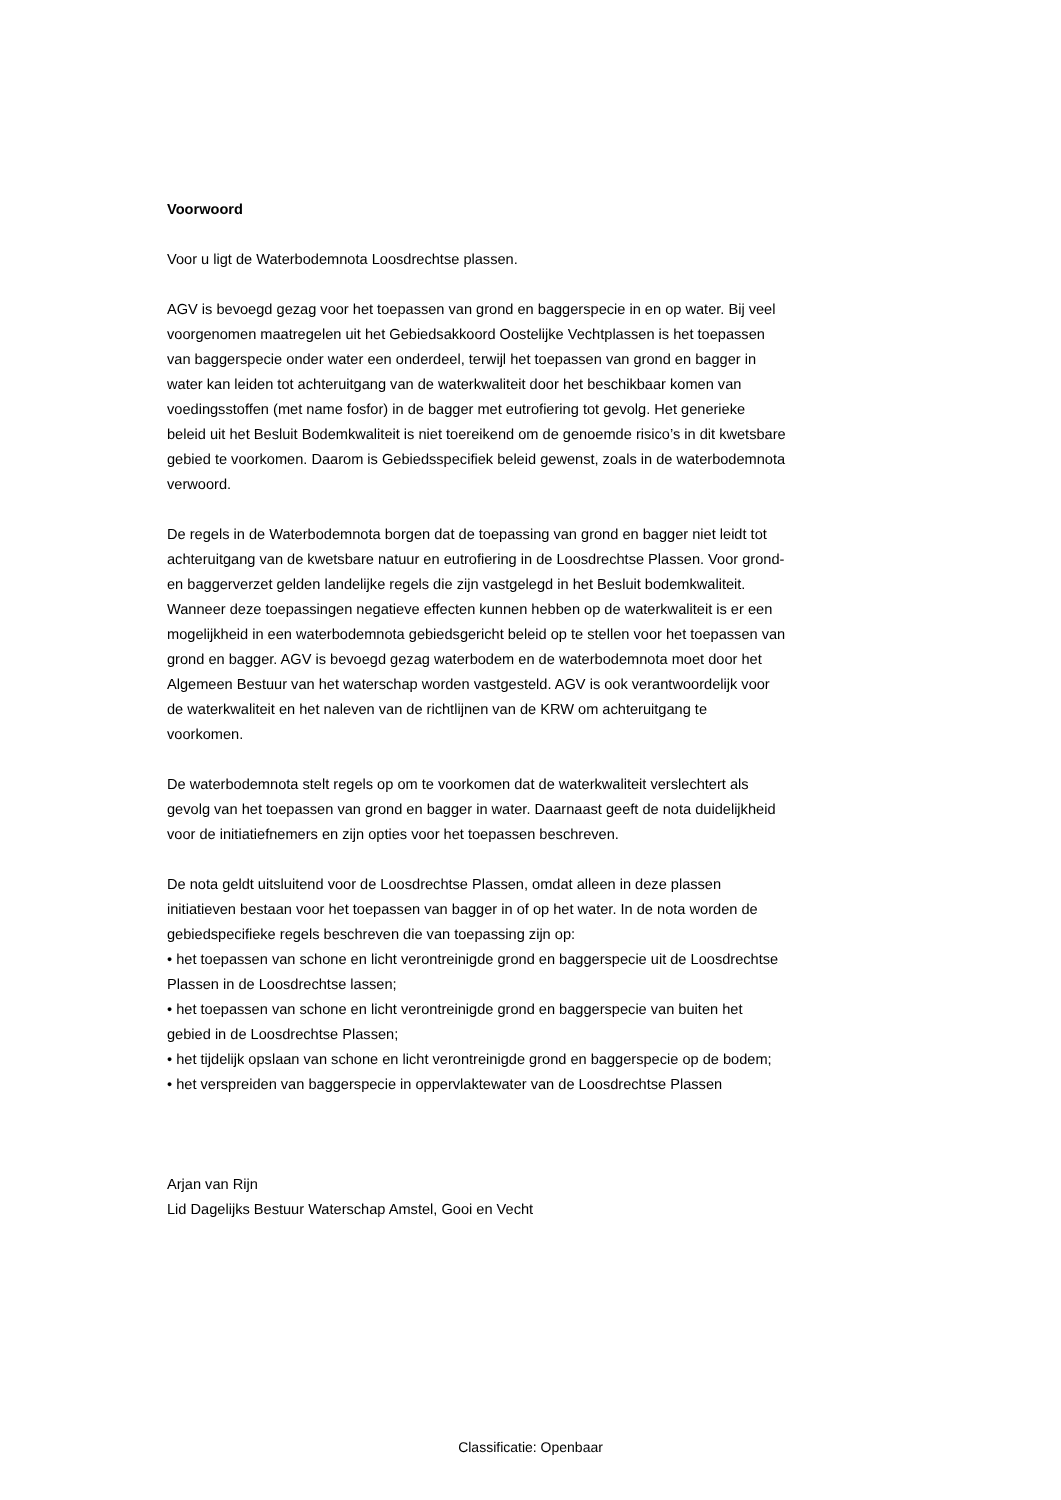Voorwoord
Voor u ligt de Waterbodemnota Loosdrechtse plassen.
AGV is bevoegd gezag voor het toepassen van grond en baggerspecie in en op water. Bij veel voorgenomen maatregelen uit het Gebiedsakkoord Oostelijke Vechtplassen is het toepassen van baggerspecie onder water een onderdeel, terwijl het toepassen van grond en bagger in water kan leiden tot achteruitgang van de waterkwaliteit door het beschikbaar komen van voedingsstoffen (met name fosfor) in de bagger met eutrofiering tot gevolg. Het generieke beleid uit het Besluit Bodemkwaliteit is niet toereikend om de genoemde risico’s in dit kwetsbare gebied te voorkomen. Daarom is Gebiedsspecifiek beleid gewenst, zoals in de waterbodemnota verwoord.
De regels in de Waterbodemnota borgen dat de toepassing van grond en bagger niet leidt tot achteruitgang van de kwetsbare natuur en eutrofiering in de Loosdrechtse Plassen. Voor grond- en baggerverzet gelden landelijke regels die zijn vastgelegd in het Besluit bodemkwaliteit. Wanneer deze toepassingen negatieve effecten kunnen hebben op de waterkwaliteit is er een mogelijkheid in een waterbodemnota gebiedsgericht beleid op te stellen voor het toepassen van grond en bagger. AGV is bevoegd gezag waterbodem en de waterbodemnota moet door het Algemeen Bestuur van het waterschap worden vastgesteld. AGV is ook verantwoordelijk voor de waterkwaliteit en het naleven van de richtlijnen van de KRW om achteruitgang te voorkomen.
De waterbodemnota stelt regels op om te voorkomen dat de waterkwaliteit verslechtert als gevolg van het toepassen van grond en bagger in water. Daarnaast geeft de nota duidelijkheid voor de initiatiefnemers en zijn opties voor het toepassen beschreven.
De nota geldt uitsluitend voor de Loosdrechtse Plassen, omdat alleen in deze plassen initiatieven bestaan voor het toepassen van bagger in of op het water. In de nota worden de gebiedspecifieke regels beschreven die van toepassing zijn op:
• het toepassen van schone en licht verontreinigde grond en baggerspecie uit de Loosdrechtse Plassen in de Loosdrechtse lassen;
• het toepassen van schone en licht verontreinigde grond en baggerspecie van buiten het gebied in de Loosdrechtse Plassen;
• het tijdelijk opslaan van schone en licht verontreinigde grond en baggerspecie op de bodem;
• het verspreiden van baggerspecie in oppervlaktewater van de Loosdrechtse Plassen
Arjan van Rijn
Lid Dagelijks Bestuur Waterschap Amstel, Gooi en Vecht
Classificatie: Openbaar